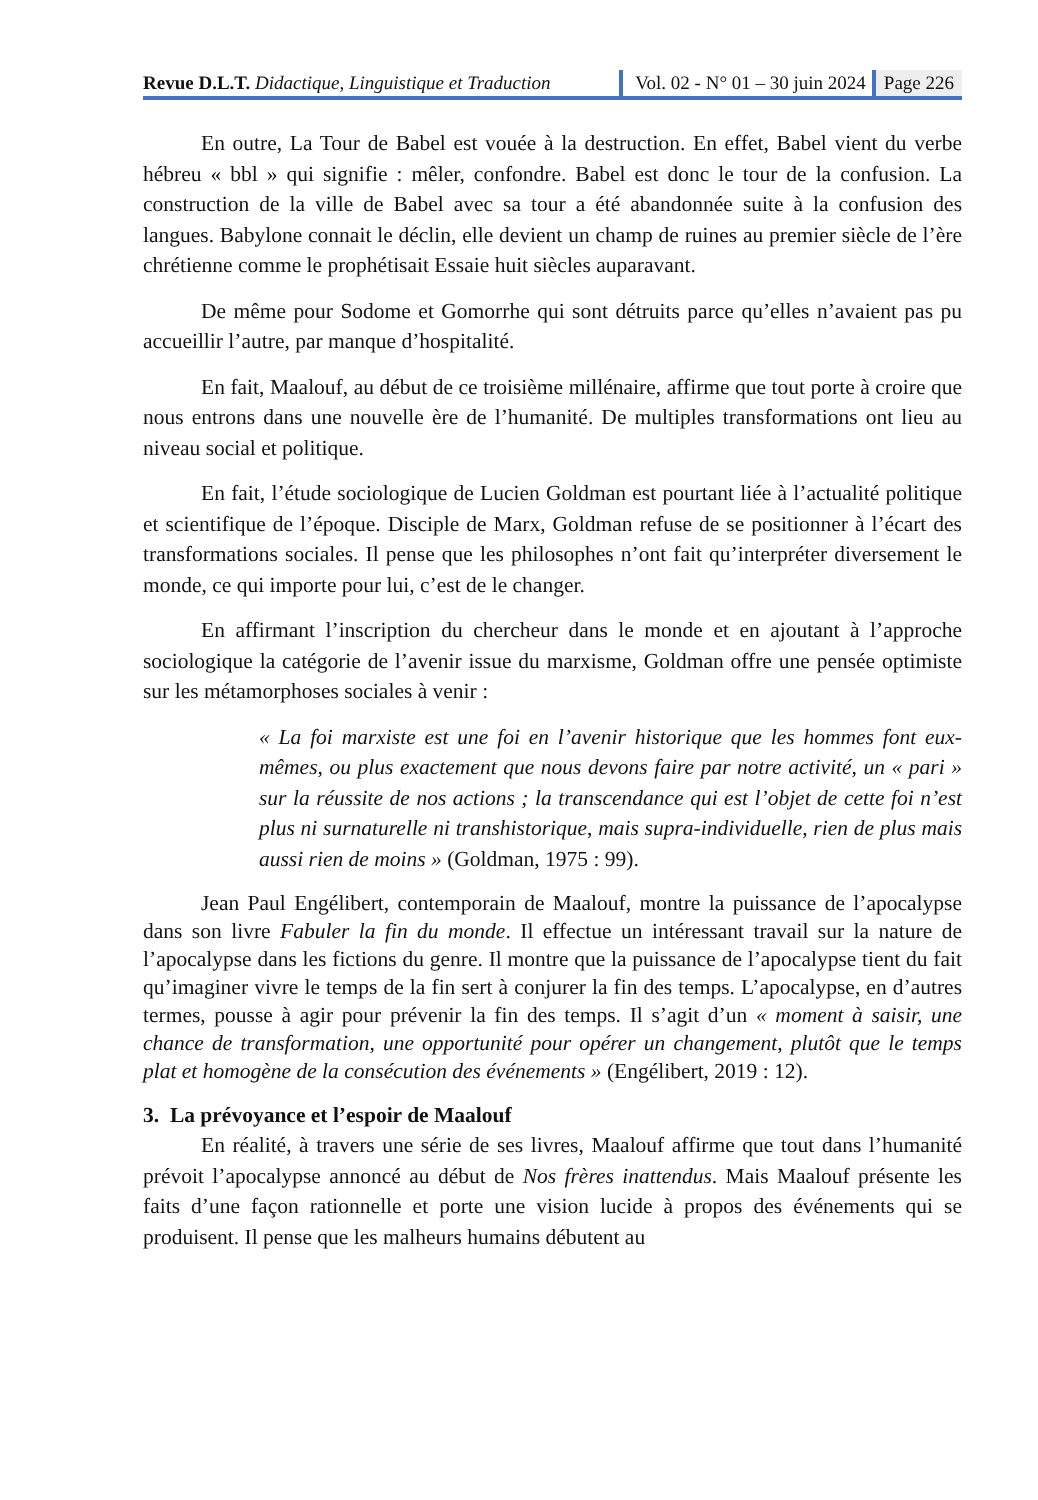Revue D.L.T. Didactique, Linguistique et Traduction
Vol. 02 - N° 01 – 30 juin 2024 Page 226
En outre, La Tour de Babel est vouée à la destruction. En effet, Babel vient du verbe hébreu « bbl » qui signifie : mêler, confondre. Babel est donc le tour de la confusion. La construction de la ville de Babel avec sa tour a été abandonnée suite à la confusion des langues. Babylone connait le déclin, elle devient un champ de ruines au premier siècle de l’ère chrétienne comme le prophétisait Essaie huit siècles auparavant.
De même pour Sodome et Gomorrhe qui sont détruits parce qu’elles n’avaient pas pu accueillir l’autre, par manque d’hospitalité.
En fait, Maalouf, au début de ce troisième millénaire, affirme que tout porte à croire que nous entrons dans une nouvelle ère de l’humanité. De multiples transformations ont lieu au niveau social et politique.
En fait, l’étude sociologique de Lucien Goldman est pourtant liée à l’actualité politique et scientifique de l’époque. Disciple de Marx, Goldman refuse de se positionner à l’écart des transformations sociales. Il pense que les philosophes n’ont fait qu’interpréter diversement le monde, ce qui importe pour lui, c’est de le changer.
En affirmant l’inscription du chercheur dans le monde et en ajoutant à l’approche sociologique la catégorie de l’avenir issue du marxisme, Goldman offre une pensée optimiste sur les métamorphoses sociales à venir :
« La foi marxiste est une foi en l’avenir historique que les hommes font eux-mêmes, ou plus exactement que nous devons faire par notre activité, un « pari » sur la réussite de nos actions ; la transcendance qui est l’objet de cette foi n’est plus ni surnaturelle ni transhistorique, mais supra-individuelle, rien de plus mais aussi rien de moins » (Goldman, 1975 : 99).
Jean Paul Engélibert, contemporain de Maalouf, montre la puissance de l’apocalypse dans son livre Fabuler la fin du monde. Il effectue un intéressant travail sur la nature de l’apocalypse dans les fictions du genre. Il montre que la puissance de l’apocalypse tient du fait qu’imaginer vivre le temps de la fin sert à conjurer la fin des temps. L’apocalypse, en d’autres termes, pousse à agir pour prévenir la fin des temps. Il s’agit d’un « moment à saisir, une chance de transformation, une opportunité pour opérer un changement, plutôt que le temps plat et homogène de la consécution des événements » (Engélibert, 2019 : 12).
3. La prévoyance et l’espoir de Maalouf
En réalité, à travers une série de ses livres, Maalouf affirme que tout dans l’humanité prévoit l’apocalypse annoncé au début de Nos frères inattendus. Mais Maalouf présente les faits d’une façon rationnelle et porte une vision lucide à propos des événements qui se produisent. Il pense que les malheurs humains débutent au